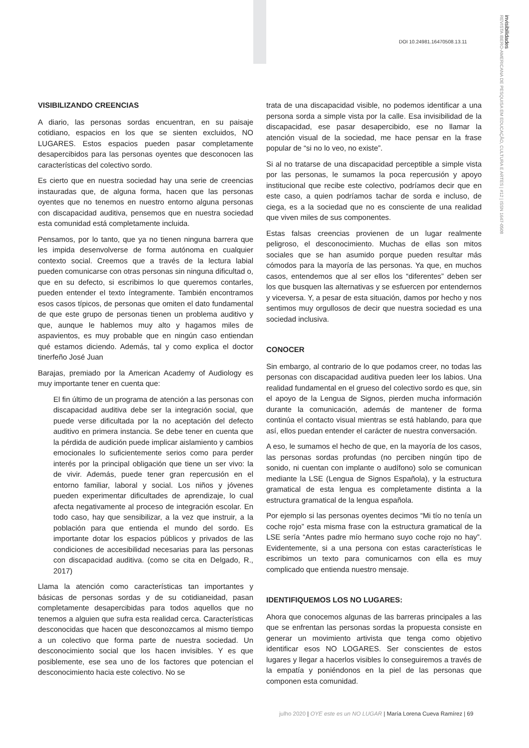DOI 10.24981.16470508.13.11
invisibilidades
REVISTA IBERO-AMERICANA DE PESQUISA EM EDUCAÇÃO, CULTURA E ARTES | #12 | ISSN 1647-0508
VISIBILIZANDO CREENCIAS
A diario, las personas sordas encuentran, en su paisaje cotidiano, espacios en los que se sienten excluidos, NO LUGARES. Estos espacios pueden pasar completamente desapercibidos para las personas oyentes que desconocen las características del colectivo sordo.
Es cierto que en nuestra sociedad hay una serie de creencias instauradas que, de alguna forma, hacen que las personas oyentes que no tenemos en nuestro entorno alguna personas con discapacidad auditiva, pensemos que en nuestra sociedad esta comunidad está completamente incluida.
Pensamos, por lo tanto, que ya no tienen ninguna barrera que les impida desenvolverse de forma autónoma en cualquier contexto social. Creemos que a través de la lectura labial pueden comunicarse con otras personas sin ninguna dificultad o, que en su defecto, si escribimos lo que queremos contarles, pueden entender el texto íntegramente. También encontramos esos casos típicos, de personas que omiten el dato fundamental de que este grupo de personas tienen un problema auditivo y que, aunque le hablemos muy alto y hagamos miles de aspavientos, es muy probable que en ningún caso entiendan qué estamos diciendo. Además, tal y como explica el doctor tinerfeño José Juan
Barajas, premiado por la American Academy of Audiology es muy importante tener en cuenta que:
El fin último de un programa de atención a las personas con discapacidad auditiva debe ser la integración social, que puede verse dificultada por la no aceptación del defecto auditivo en primera instancia. Se debe tener en cuenta que la pérdida de audición puede implicar aislamiento y cambios emocionales lo suficientemente serios como para perder interés por la principal obligación que tiene un ser vivo: la de vivir. Además, puede tener gran repercusión en el entorno familiar, laboral y social. Los niños y jóvenes pueden experimentar dificultades de aprendizaje, lo cual afecta negativamente al proceso de integración escolar. En todo caso, hay que sensibilizar, a la vez que instruir, a la población para que entienda el mundo del sordo. Es importante dotar los espacios públicos y privados de las condiciones de accesibilidad necesarias para las personas con discapacidad auditiva. (como se cita en Delgado, R., 2017)
Llama la atención como características tan importantes y básicas de personas sordas y de su cotidianeidad, pasan completamente desapercibidas para todos aquellos que no tenemos a alguien que sufra esta realidad cerca. Características desconocidas que hacen que desconozcamos al mismo tiempo a un colectivo que forma parte de nuestra sociedad. Un desconocimiento social que los hacen invisibles. Y es que posiblemente, ese sea uno de los factores que potencian el desconocimiento hacia este colectivo. No se
trata de una discapacidad visible, no podemos identificar a una persona sorda a simple vista por la calle. Esa invisibilidad de la discapacidad, ese pasar desapercibido, ese no llamar la atención visual de la sociedad, me hace pensar en la frase popular de “si no lo veo, no existe”.
Si al no tratarse de una discapacidad perceptible a simple vista por las personas, le sumamos la poca repercusión y apoyo institucional que recibe este colectivo, podríamos decir que en este caso, a quien podríamos tachar de sorda e incluso, de ciega, es a la sociedad que no es consciente de una realidad que viven miles de sus componentes.
Estas falsas creencias provienen de un lugar realmente peligroso, el desconocimiento. Muchas de ellas son mitos sociales que se han asumido porque pueden resultar más cómodos para la mayoría de las personas. Ya que, en muchos casos, entendemos que al ser ellos los “diferentes” deben ser los que busquen las alternativas y se esfuercen por entendernos y viceversa. Y, a pesar de esta situación, damos por hecho y nos sentimos muy orgullosos de decir que nuestra sociedad es una sociedad inclusiva.
CONOCER
Sin embargo, al contrario de lo que podamos creer, no todas las personas con discapacidad auditiva pueden leer los labios. Una realidad fundamental en el grueso del colectivo sordo es que, sin el apoyo de la Lengua de Signos, pierden mucha información durante la comunicación, además de mantener de forma continúa el contacto visual mientras se está hablando, para que así, ellos puedan entender el carácter de nuestra conversación.
A eso, le sumamos el hecho de que, en la mayoría de los casos, las personas sordas profundas (no perciben ningún tipo de sonido, ni cuentan con implante o audífono) solo se comunican mediante la LSE (Lengua de Signos Española), y la estructura gramatical de esta lengua es completamente distinta a la estructura gramatical de la lengua española.
Por ejemplo si las personas oyentes decimos “Mi tío no tenía un coche rojo” esta misma frase con la estructura gramatical de la LSE sería “Antes padre mío hermano suyo coche rojo no hay”. Evidentemente, si a una persona con estas características le escribimos un texto para comunicarnos con ella es muy complicado que entienda nuestro mensaje.
IDENTIFIQUEMOS LOS NO LUGARES:
Ahora que conocemos algunas de las barreras principales a las que se enfrentan las personas sordas la propuesta consiste en generar un movimiento artivista que tenga como objetivo identificar esos NO LOGARES. Ser conscientes de estos lugares y llegar a hacerlos visibles lo conseguiremos a través de la empatía y poniéndonos en la piel de las personas que componen esta comunidad.
julho 2020 | OYE este es un NO LUGAR | María Lorena Cueva Ramírez | 69